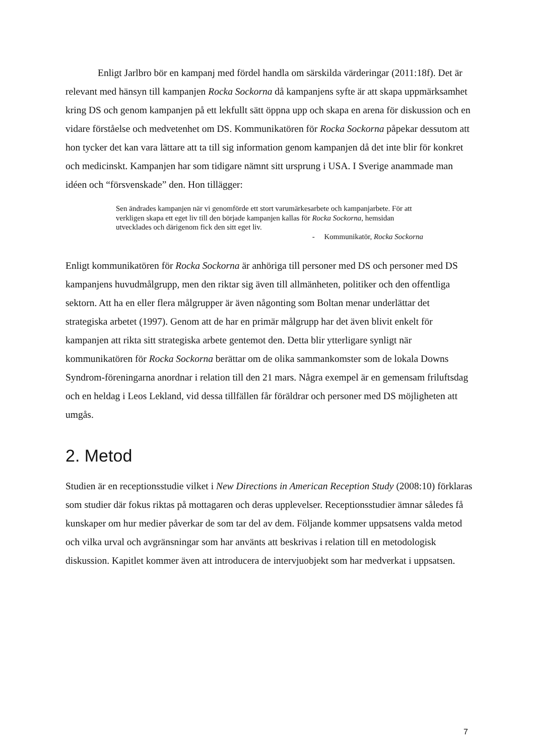Enligt Jarlbro bör en kampanj med fördel handla om särskilda värderingar (2011:18f). Det är relevant med hänsyn till kampanjen Rocka Sockorna då kampanjens syfte är att skapa uppmärksamhet kring DS och genom kampanjen på ett lekfullt sätt öppna upp och skapa en arena för diskussion och en vidare förståelse och medvetenhet om DS. Kommunikatören för Rocka Sockorna påpekar dessutom att hon tycker det kan vara lättare att ta till sig information genom kampanjen då det inte blir för konkret och medicinskt. Kampanjen har som tidigare nämnt sitt ursprung i USA. I Sverige anammade man idéen och “försvenskade” den. Hon tillägger:
Sen ändrades kampanjen när vi genomförde ett stort varumärkesarbete och kampanjarbete. För att verkligen skapa ett eget liv till den började kampanjen kallas för Rocka Sockorna, hemsidan utvecklades och därigenom fick den sitt eget liv.
- Kommunikatör, Rocka Sockorna
Enligt kommunikatören för Rocka Sockorna är anhöriga till personer med DS och personer med DS kampanjens huvudmålgrupp, men den riktar sig även till allmänheten, politiker och den offentliga sektorn. Att ha en eller flera målgrupper är även någonting som Boltan menar underlättar det strategiska arbetet (1997). Genom att de har en primär målgrupp har det även blivit enkelt för kampanjen att rikta sitt strategiska arbete gentemot den. Detta blir ytterligare synligt när kommunikatören för Rocka Sockorna berättar om de olika sammankomster som de lokala Downs Syndrom-föreningarna anordnar i relation till den 21 mars. Några exempel är en gemensam friluftsdag och en heldag i Leos Lekland, vid dessa tillfällen får föräldrar och personer med DS möjligheten att umgås.
2. Metod
Studien är en receptionsstudie vilket i New Directions in American Reception Study (2008:10) förklaras som studier där fokus riktas på mottagaren och deras upplevelser. Receptionsstudier ämnar således få kunskaper om hur medier påverkar de som tar del av dem. Följande kommer uppsatsens valda metod och vilka urval och avgränsningar som har använts att beskrivas i relation till en metodologisk diskussion. Kapitlet kommer även att introducera de intervjuobjekt som har medverkat i uppsatsen.
7